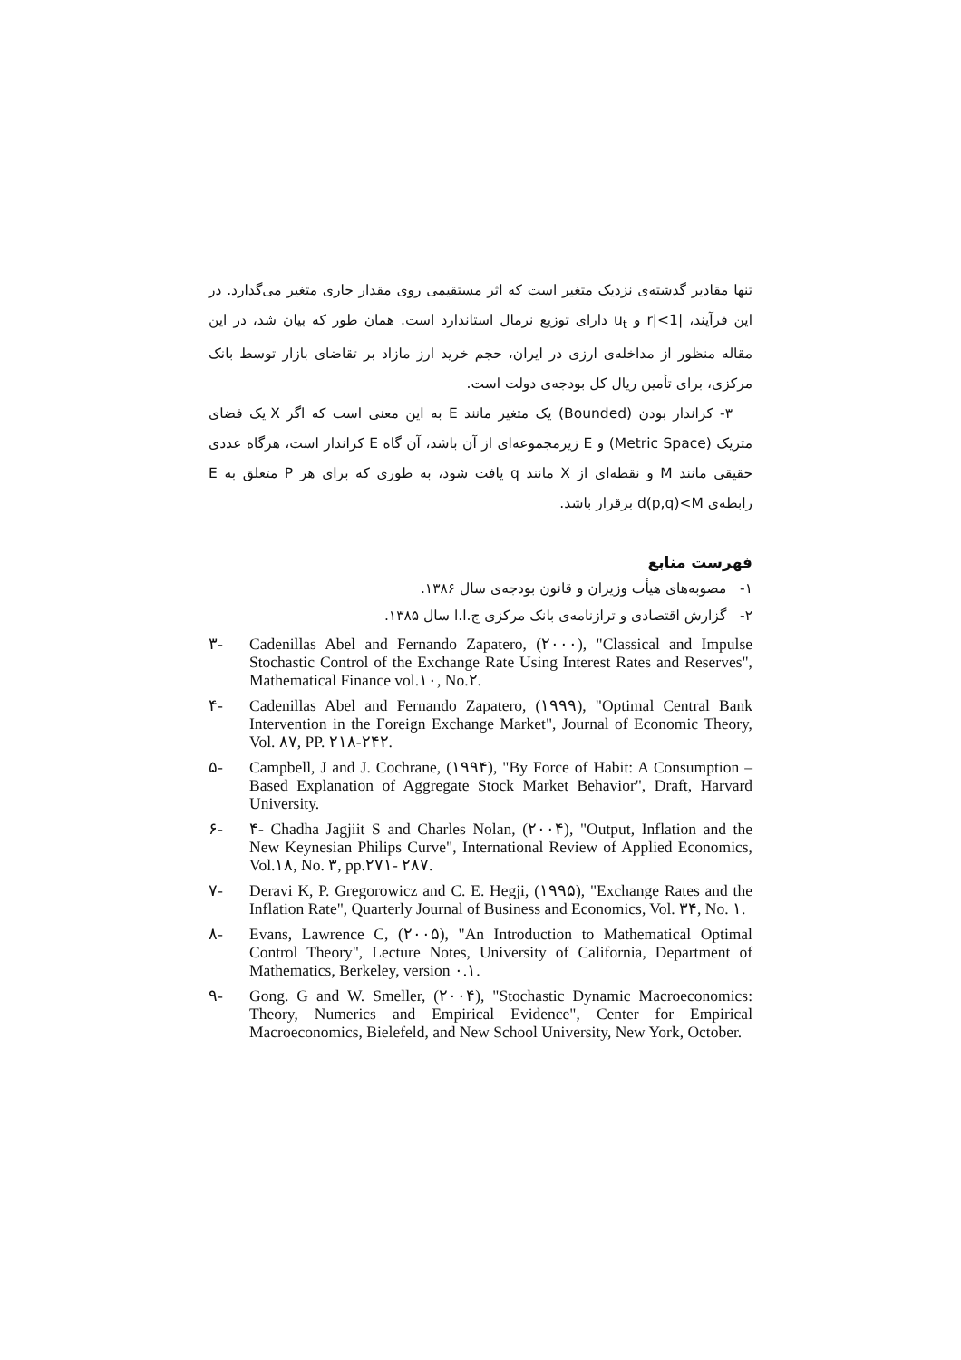تنها مقادیر گذشته‌ی نزدیک متغیر است که اثر مستقیمی روی مقدار جاری متغیر می‌گذارد. در این فرآیند، |r|<1 و u<sub>t</sub> دارای توزیع نرمال استاندارد است. همان طور که بیان شد، در این مقاله منظور از مداخله‌ی ارزی در ایران، حجم خرید ارز مازاد بر تقاضای بازار توسط بانک مرکزی، برای تأمین ریال کل بودجه‌ی دولت است.
۳- کراندار بودن (Bounded) یک متغیر مانند E به این معنی است که اگر X یک فضای متریک (Metric Space) و E زیرمجموعه‌ای از آن باشد، آن گاه E کراندار است، هرگاه عددی حقیقی مانند M و نقطه‌ای از X مانند q یافت شود، به طوری که برای هر P متعلق به E رابطه‌ی d(p,q)<M برقرار باشد.
فهرست منابع
۱- مصوبه‌های هیأت وزیران و قانون بودجه‌ی سال ۱۳۸۶.
۲- گزارش اقتصادی و ترازنامه‌ی بانک مرکزی ج.ا.ا سال ۱۳۸۵.
۳- Cadenillas Abel and Fernando Zapatero, (۲۰۰۰), "Classical and Impulse Stochastic Control of the Exchange Rate Using Interest Rates and Reserves", Mathematical Finance vol.۱۰, No.۲.
۴- Cadenillas Abel and Fernando Zapatero, (۱۹۹۹), "Optimal Central Bank Intervention in the Foreign Exchange Market", Journal of Economic Theory, Vol. ۸۷, PP. ۲۱۸-۲۴۲.
۵- Campbell, J and J. Cochrane, (۱۹۹۴), "By Force of Habit: A Consumption –Based Explanation of Aggregate Stock Market Behavior", Draft, Harvard University.
۶- ۴- Chadha Jagjiit S and Charles Nolan, (۲۰۰۴), "Output, Inflation and the New Keynesian Philips Curve", International Review of Applied Economics, Vol.۱۸, No. ۳, pp.۲۷۱- ۲۸۷.
۷- Deravi K, P. Gregorowicz and C. E. Hegji, (۱۹۹۵), "Exchange Rates and the Inflation Rate", Quarterly Journal of Business and Economics, Vol. ۳۴, No. ۱.
۸- Evans, Lawrence C, (۲۰۰۵), "An Introduction to Mathematical Optimal Control Theory", Lecture Notes, University of California, Department of Mathematics, Berkeley, version ۰.۱.
۹- Gong. G and W. Smeller, (۲۰۰۴), "Stochastic Dynamic Macroeconomics: Theory, Numerics and Empirical Evidence", Center for Empirical Macroeconomics, Bielefeld, and New School University, New York, October.